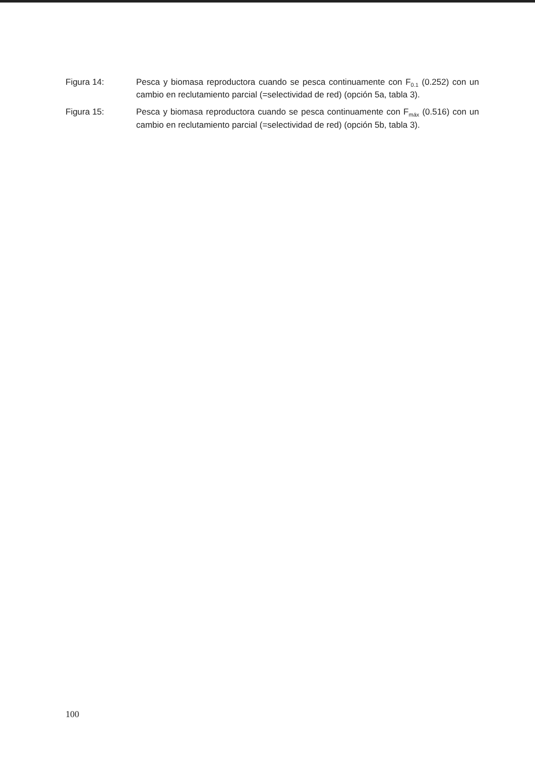Figura 14: Pesca y biomasa reproductora cuando se pesca continuamente con F<sub>0.1</sub> (0.252) con un cambio en reclutamiento parcial (=selectividad de red) (opción 5a, tabla 3).
Figura 15: Pesca y biomasa reproductora cuando se pesca continuamente con F<sub>máx</sub> (0.516) con un cambio en reclutamiento parcial (=selectividad de red) (opción 5b, tabla 3).
100